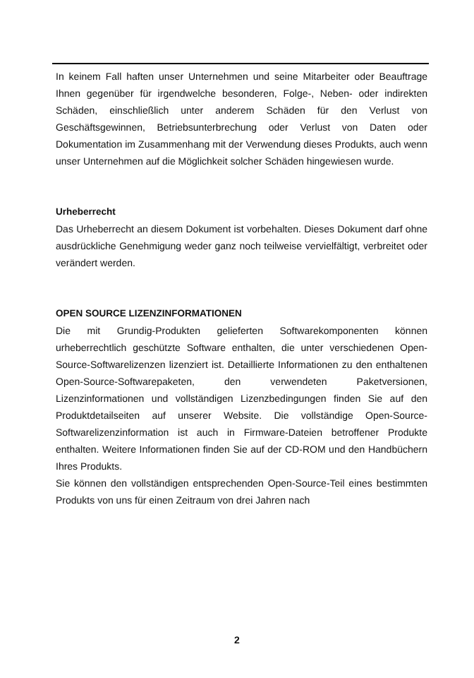In keinem Fall haften unser Unternehmen und seine Mitarbeiter oder Beauftrage Ihnen gegenüber für irgendwelche besonderen, Folge-, Neben- oder indirekten Schäden, einschließlich unter anderem Schäden für den Verlust von Geschäftsgewinnen, Betriebsunterbrechung oder Verlust von Daten oder Dokumentation im Zusammenhang mit der Verwendung dieses Produkts, auch wenn unser Unternehmen auf die Möglichkeit solcher Schäden hingewiesen wurde.
Urheberrecht
Das Urheberrecht an diesem Dokument ist vorbehalten. Dieses Dokument darf ohne ausdrückliche Genehmigung weder ganz noch teilweise vervielfältigt, verbreitet oder verändert werden.
OPEN SOURCE LIZENZINFORMATIONEN
Die mit Grundig-Produkten gelieferten Softwarekomponenten können urheberrechtlich geschützte Software enthalten, die unter verschiedenen Open-Source-Softwarelizenzen lizenziert ist. Detaillierte Informationen zu den enthaltenen Open-Source-Softwarepaketen, den verwendeten Paketversionen, Lizenzinformationen und vollständigen Lizenzbedingungen finden Sie auf den Produktdetailseiten auf unserer Website. Die vollständige Open-Source-Softwarelizenzinformation ist auch in Firmware-Dateien betroffener Produkte enthalten. Weitere Informationen finden Sie auf der CD-ROM und den Handbüchern Ihres Produkts.
Sie können den vollständigen entsprechenden Open-Source-Teil eines bestimmten Produkts von uns für einen Zeitraum von drei Jahren nach
2